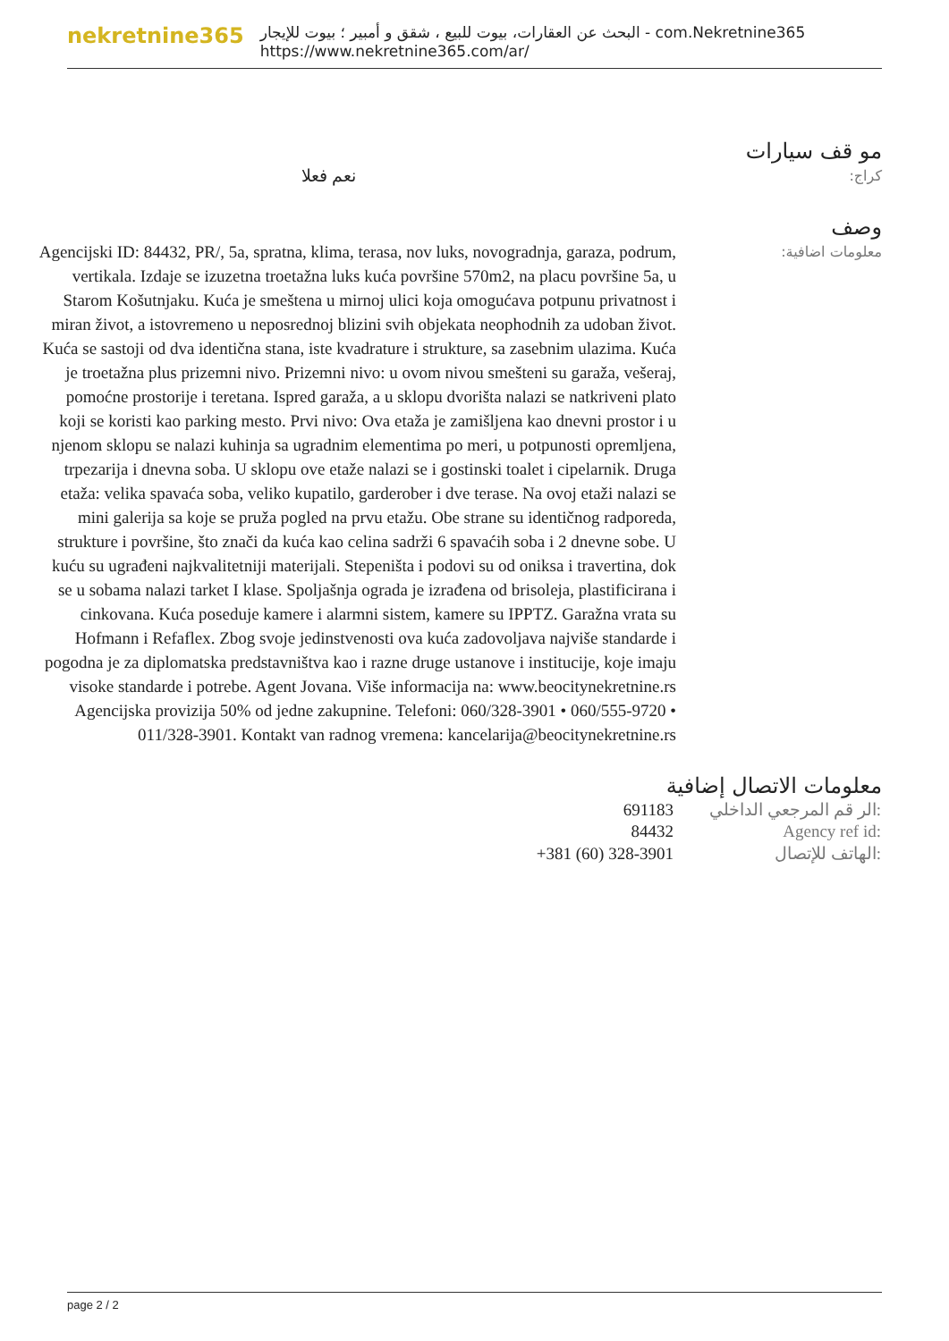nekretnine365
البحث عن العقارات، بيوت للبيع ، شقق و أمبير ؛ بيوت للإيجار - com.Nekretnine365
https://www.nekretnine365.com/ar/
مو قف سيارات
كراج:
نعم فعلا
وصف
معلومات اضافية:
Agencijski ID: 84432, PR/, 5a, spratna, klima, terasa, nov luks, novogradnja, garaza, podrum, vertikala. Izdaje se izuzetna troetažna luks kuća površine 570m2, na placu površine 5a, u Starom Košutnjaku. Kuća je smeštena u mirnoj ulici koja omogućava potpunu privatnost i miran život, a istovremeno u neposrednoj blizini svih objekata neophodnih za udoban život. Kuća se sastoji od dva identična stana, iste kvadrature i strukture, sa zasebnim ulazima. Kuća je troetažna plus prizemni nivo. Prizemni nivo: u ovom nivou smešteni su garaža, vešeraj, pomoćne prostorije i teretana. Ispred garaža, a u sklopu dvorišta nalazi se natkriveni plato koji se koristi kao parking mesto. Prvi nivo: Ova etaža je zamišljena kao dnevni prostor i u njenom sklopu se nalazi kuhinja sa ugradnim elementima po meri, u potpunosti opremljena, trpezarija i dnevna soba. U sklopu ove etaže nalazi se i gostinski toalet i cipelarnik. Druga etaža: velika spavaća soba, veliko kupatilo, garderober i dve terase. Na ovoj etaži nalazi se mini galerija sa koje se pruža pogled na prvu etažu. Obe strane su identičnog radporeda, strukture i površine, što znači da kuća kao celina sadrži 6 spavaćih soba i 2 dnevne sobe. U kuću su ugrađeni najkvalitetniji materijali. Stepeništa i podovi su od oniksa i travertina, dok se u sobama nalazi tarket I klase. Spoljašnja ograda je izrađena od brisoleja, plastificirana i cinkovana. Kuća poseduje kamere i alarmni sistem, kamere su IPPTZ. Garažna vrata su Hofmann i Refaflex. Zbog svoje jedinstvenosti ova kuća zadovoljava najviše standarde i pogodna je za diplomatska predstavništva kao i razne druge ustanove i institucije, koje imaju visoke standarde i potrebe. Agent Jovana. Više informacija na: www.beocitynekretnine.rs Agencijska provizija 50% od jedne zakupnine. Telefoni: 060/328-3901 • 060/555-9720 • 011/328-3901. Kontakt van radnog vremena: kancelarija@beocitynekretnine.rs
معلومات الاتصال إضافية
| 691183 | الر قم المرجعي الداخلي: |
| 84432 | Agency ref id: |
| +381 (60) 328-3901 | الهاتف للإتصال: |
page 2 / 2